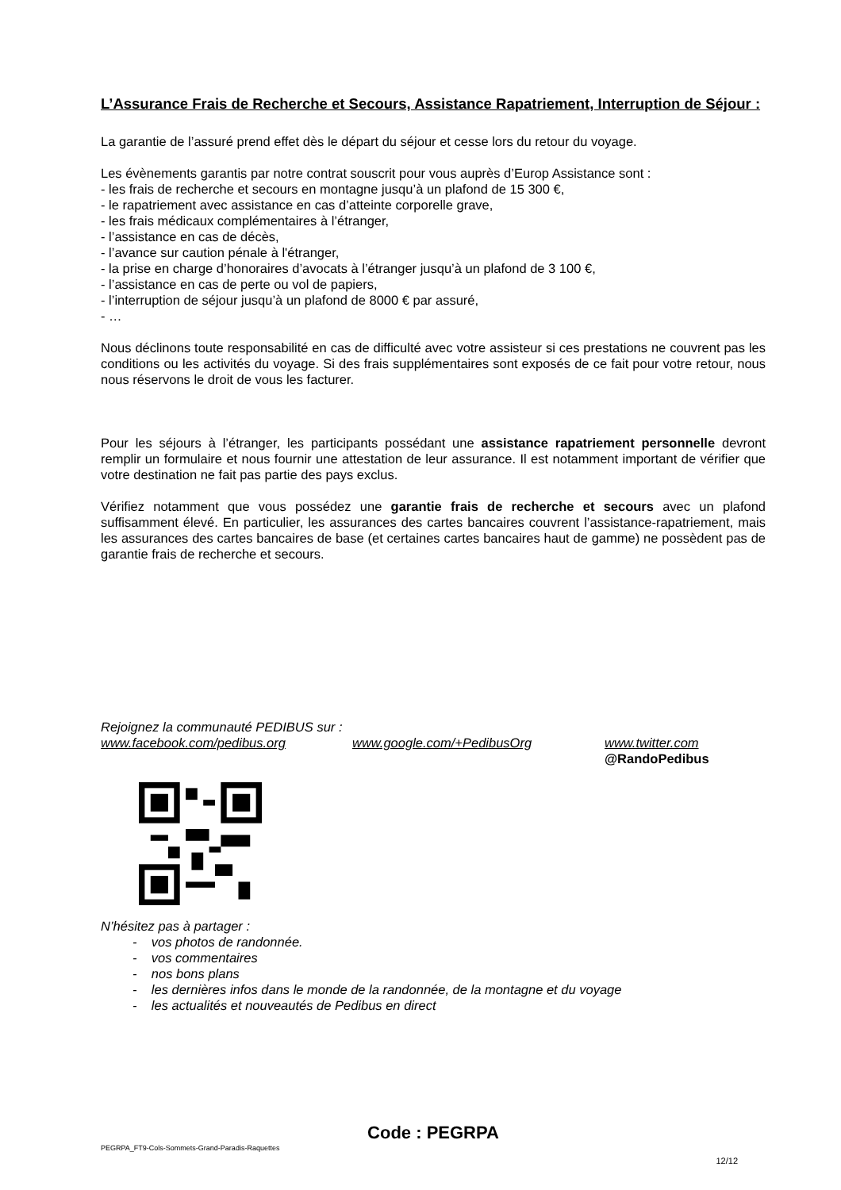L’Assurance Frais de Recherche et Secours, Assistance Rapatriement, Interruption de Séjour :
La garantie de l’assuré prend effet dès le départ du séjour et cesse lors du retour du voyage.
Les évènements garantis par notre contrat souscrit pour vous auprès d’Europ Assistance sont :
- les frais de recherche et secours en montagne jusqu’à un plafond de 15 300 €,
- le rapatriement avec assistance en cas d’atteinte corporelle grave,
- les frais médicaux complémentaires à l’étranger,
- l’assistance en cas de décès,
- l’avance sur caution pénale à l'étranger,
- la prise en charge d’honoraires d’avocats à l’étranger jusqu’à un plafond de 3 100 €,
- l’assistance en cas de perte ou vol de papiers,
- l’interruption de séjour jusqu’à un plafond de 8000 € par assuré,
- …
Nous déclinons toute responsabilité en cas de difficulté avec votre assisteur si ces prestations ne couvrent pas les conditions ou les activités du voyage. Si des frais supplémentaires sont exposés de ce fait pour votre retour, nous nous réservons le droit de vous les facturer.
Pour les séjours à l’étranger, les participants possédant une assistance rapatriement personnelle devront remplir un formulaire et nous fournir une attestation de leur assurance. Il est notamment important de vérifier que votre destination ne fait pas partie des pays exclus.
Vérifiez notamment que vous possédez une garantie frais de recherche et secours avec un plafond suffisamment élevé. En particulier, les assurances des cartes bancaires couvrent l’assistance-rapatriement, mais les assurances des cartes bancaires de base (et certaines cartes bancaires haut de gamme) ne possèdent pas de garantie frais de recherche et secours.
Rejoignez la communauté PEDIBUS sur :
www.facebook.com/pedibus.org www.google.com/+PedibusOrg www.twitter.com
@RandoPedibus
N’hésitez pas à partager :
- vos photos de randonnée.
- vos commentaires
- nos bons plans
- les dernières infos dans le monde de la randonnée, de la montagne et du voyage
- les actualités et nouveautés de Pedibus en direct
Code : PEGRPA
PEGRPA_FT9-Cols-Sommets-Grand-Paradis-Raquettes
12/12